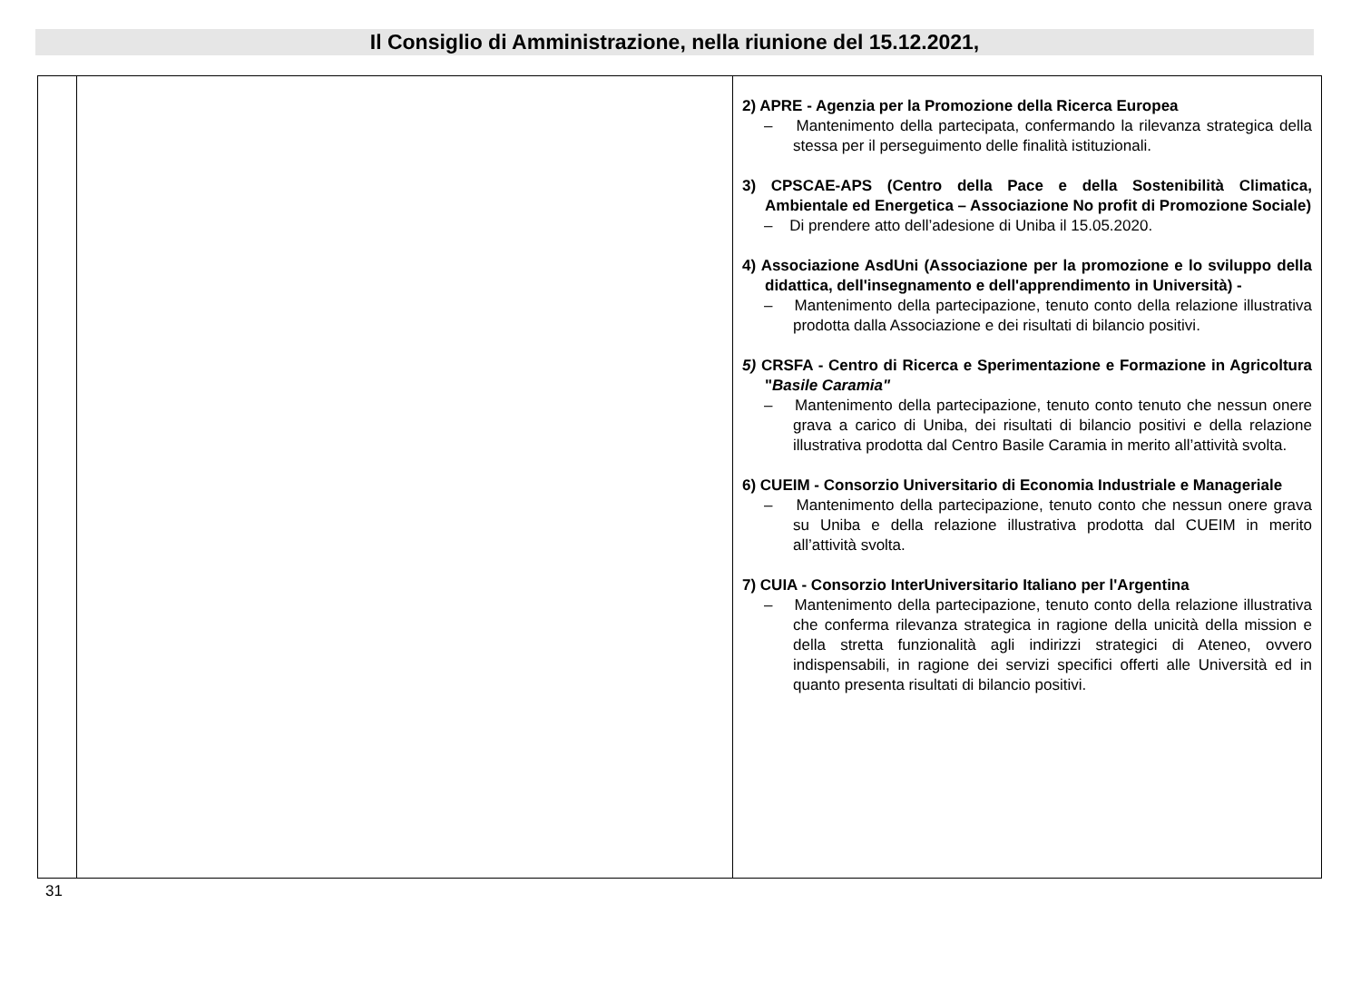Il Consiglio di Amministrazione, nella riunione del 15.12.2021,
| | | 2) APRE - Agenzia per la Promozione della Ricerca Europea – Mantenimento della partecipata, confermando la rilevanza strategica della stessa per il perseguimento delle finalità istituzionali. 3) CPSCAE-APS (Centro della Pace e della Sostenibilità Climatica, Ambientale ed Energetica – Associazione No profit di Promozione Sociale) – Di prendere atto dell’adesione di Uniba il 15.05.2020. 4) Associazione AsdUni (Associazione per la promozione e lo sviluppo della didattica, dell'insegnamento e dell'apprendimento in Università) - – Mantenimento della partecipazione, tenuto conto della relazione illustrativa prodotta dalla Associazione e dei risultati di bilancio positivi. 5) CRSFA - Centro di Ricerca e Sperimentazione e Formazione in Agricoltura " Basile Caramia" – Mantenimento della partecipazione, tenuto conto tenuto che nessun onere grava a carico di Uniba, dei risultati di bilancio positivi e della relazione illustrativa prodotta dal Centro Basile Caramia in merito all’attività svolta. 6) CUEIM - Consorzio Universitario di Economia Industriale e Manageriale – Mantenimento della partecipazione, tenuto conto che nessun onere grava su Uniba e della relazione illustrativa prodotta dal CUEIM in merito all’attività svolta. 7) CUIA - Consorzio InterUniversitario Italiano per l'Argentina – Mantenimento della partecipazione, tenuto conto della relazione illustrativa che conferma rilevanza strategica in ragione della unicità della mission e della stretta funzionalità agli indirizzi strategici di Ateneo, ovvero indispensabili, in ragione dei servizi specifici offerti alle Università ed in quanto presenta risultati di bilancio positivi. |
31